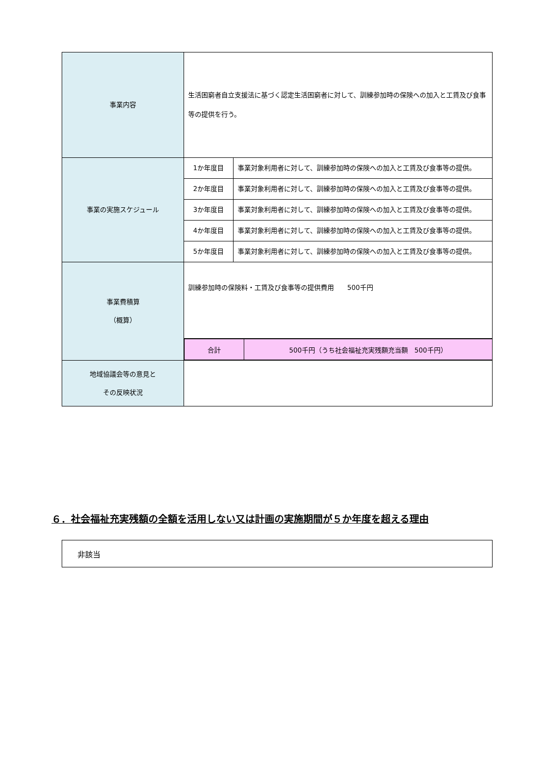| 事業内容 | 生活困窮者自立支援法に基づく認定生活困窮者に対して、訓練参加時の保険への加入と工賃及び食事等の提供を行う。 | |
| 事業の実施スケジュール | 1か年度目 | 事業対象利用者に対して、訓練参加時の保険への加入と工賃及び食事等の提供。 |
| | 2か年度目 | 事業対象利用者に対して、訓練参加時の保険への加入と工賃及び食事等の提供。 |
| | 3か年度目 | 事業対象利用者に対して、訓練参加時の保険への加入と工賃及び食事等の提供。 |
| | 4か年度目 | 事業対象利用者に対して、訓練参加時の保険への加入と工賃及び食事等の提供。 |
| | 5か年度目 | 事業対象利用者に対して、訓練参加時の保険への加入と工賃及び食事等の提供。 |
| 事業費積算 （概算） | 訓練参加時の保険料・工賃及び食事等の提供費用 500千円 | |
| | / 合計 / 500千円（うち社会福祉充実残額充当額 500千円） / | |
| 地域協議会等の意見と その反映状況 | | |
６．社会福祉充実残額の全額を活用しない又は計画の実施期間が５か年度を超える理由
非該当